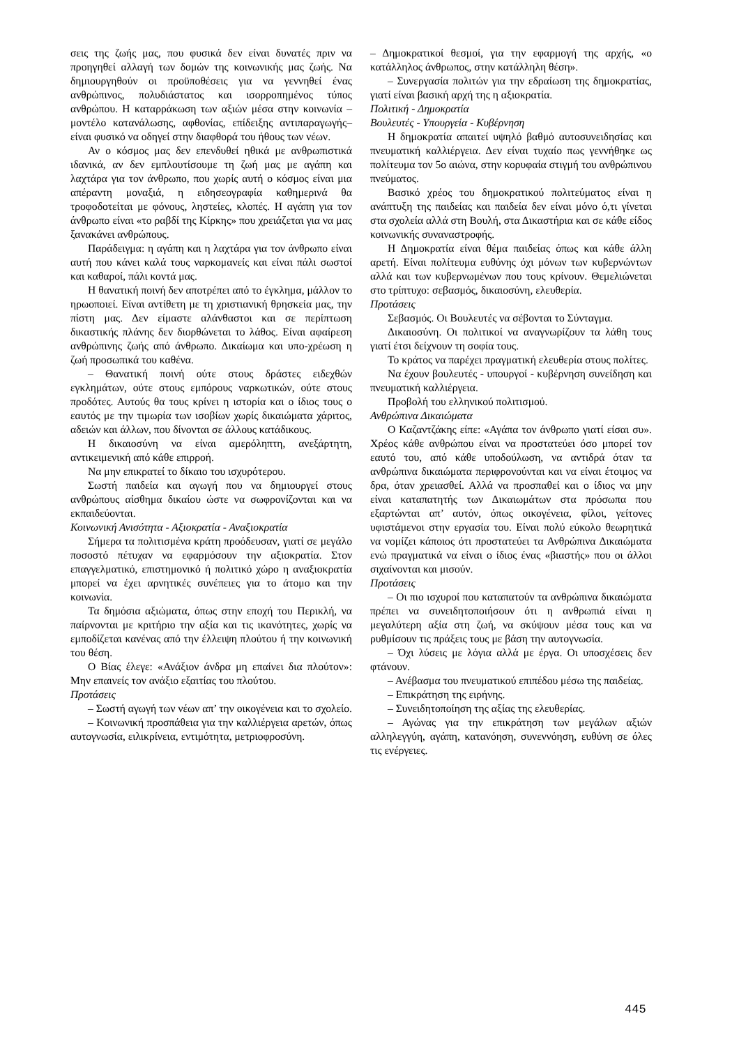σεις της ζωής μας, που φυσικά δεν είναι δυνατές πριν να προηγηθεί αλλαγή των δομών της κοινωνικής μας ζωής. Να δημιουργηθούν οι προϋποθέσεις για να γεννηθεί ένας ανθρώπινος, πολυδιάστατος και ισορροπημένος τύπος ανθρώπου. Η καταρράκωση των αξιών μέσα στην κοινωνία –μοντέλο κατανάλωσης, αφθονίας, επίδειξης αντιπαραγωγής– είναι φυσικό να οδηγεί στην διαφθορά του ήθους των νέων.
Αν ο κόσμος μας δεν επενδυθεί ηθικά με ανθρωπιστικά ιδανικά, αν δεν εμπλουτίσουμε τη ζωή μας με αγάπη και λαχτάρα για τον άνθρωπο, που χωρίς αυτή ο κόσμος είναι μια απέραντη μοναξιά, η ειδησεογραφία καθημερινά θα τροφοδοτείται με φόνους, ληστείες, κλοπές. Η αγάπη για τον άνθρωπο είναι «το ραβδί της Κίρκης» που χρειάζεται για να μας ξανακάνει ανθρώπους.
Παράδειγμα: η αγάπη και η λαχτάρα για τον άνθρωπο είναι αυτή που κάνει καλά τους ναρκομανείς και είναι πάλι σωστοί και καθαροί, πάλι κοντά μας.
Η θανατική ποινή δεν αποτρέπει από το έγκλημα, μάλλον το ηρωοποιεί. Είναι αντίθετη με τη χριστιανική θρησκεία μας, την πίστη μας. Δεν είμαστε αλάνθαστοι και σε περίπτωση δικαστικής πλάνης δεν διορθώνεται το λάθος. Είναι αφαίρεση ανθρώπινης ζωής από άνθρωπο. Δικαίωμα και υπο-χρέωση η ζωή προσωπικά του καθένα.
– Θανατική ποινή ούτε στους δράστες ειδεχθών εγκλημάτων, ούτε στους εμπόρους ναρκωτικών, ούτε στους προδότες. Αυτούς θα τους κρίνει η ιστορία και ο ίδιος τους ο εαυτός με την τιμωρία των ισοβίων χωρίς δικαιώματα χάριτος, αδειών και άλλων, που δίνονται σε άλλους κατάδικους.
Η δικαιοσύνη να είναι αμερόληπτη, ανεξάρτητη, αντικειμενική από κάθε επιρροή.
Να μην επικρατεί το δίκαιο του ισχυρότερου.
Σωστή παιδεία και αγωγή που να δημιουργεί στους ανθρώπους αίσθημα δικαίου ώστε να σωφρονίζονται και να εκπαιδεύονται.
Κοινωνική Ανισότητα - Αξιοκρατία - Αναξιοκρατία
Σήμερα τα πολιτισμένα κράτη προόδευσαν, γιατί σε μεγάλο ποσοστό πέτυχαν να εφαρμόσουν την αξιοκρατία. Στον επαγγελματικό, επιστημονικό ή πολιτικό χώρο η αναξιοκρατία μπορεί να έχει αρνητικές συνέπειες για το άτομο και την κοινωνία.
Τα δημόσια αξιώματα, όπως στην εποχή του Περικλή, να παίρνονται με κριτήριο την αξία και τις ικανότητες, χωρίς να εμποδίζεται κανένας από την έλλειψη πλούτου ή την κοινωνική του θέση.
Ο Βίας έλεγε: «Ανάξιον άνδρα μη επαίνει δια πλούτον»: Μην επαινείς τον ανάξιο εξαιτίας του πλούτου.
Προτάσεις
– Σωστή αγωγή των νέων απ’ την οικογένεια και το σχολείο.
– Κοινωνική προσπάθεια για την καλλιέργεια αρετών, όπως αυτογνωσία, ειλικρίνεια, εντιμότητα, μετριοφροσύνη.
– Δημοκρατικοί θεσμοί, για την εφαρμογή της αρχής, «ο κατάλληλος άνθρωπος, στην κατάλληλη θέση».
– Συνεργασία πολιτών για την εδραίωση της δημοκρατίας, γιατί είναι βασική αρχή της η αξιοκρατία.
Πολιτική - Δημοκρατία
Βουλευτές - Υπουργεία - Κυβέρνηση
Η δημοκρατία απαιτεί υψηλό βαθμό αυτοσυνειδησίας και πνευματική καλλιέργεια. Δεν είναι τυχαίο πως γεννήθηκε ως πολίτευμα τον 5ο αιώνα, στην κορυφαία στιγμή του ανθρώπινου πνεύματος.
Βασικό χρέος του δημοκρατικού πολιτεύματος είναι η ανάπτυξη της παιδείας και παιδεία δεν είναι μόνο ό,τι γίνεται στα σχολεία αλλά στη Βουλή, στα Δικαστήρια και σε κάθε είδος κοινωνικής συναναστροφής.
Η Δημοκρατία είναι θέμα παιδείας όπως και κάθε άλλη αρετή. Είναι πολίτευμα ευθύνης όχι μόνων των κυβερνώντων αλλά και των κυβερνωμένων που τους κρίνουν. Θεμελιώνεται στο τρίπτυχο: σεβασμός, δικαιοσύνη, ελευθερία.
Προτάσεις
Σεβασμός. Οι Βουλευτές να σέβονται το Σύνταγμα.
Δικαιοσύνη. Οι πολιτικοί να αναγνωρίζουν τα λάθη τους γιατί έτσι δείχνουν τη σοφία τους.
Το κράτος να παρέχει πραγματική ελευθερία στους πολίτες.
Να έχουν βουλευτές - υπουργοί - κυβέρνηση συνείδηση και πνευματική καλλιέργεια.
Προβολή του ελληνικού πολιτισμού.
Ανθρώπινα Δικαιώματα
Ο Καζαντζάκης είπε: «Αγάπα τον άνθρωπο γιατί είσαι συ». Χρέος κάθε ανθρώπου είναι να προστατεύει όσο μπορεί τον εαυτό του, από κάθε υποδούλωση, να αντιδρά όταν τα ανθρώπινα δικαιώματα περιφρονούνται και να είναι έτοιμος να δρα, όταν χρειασθεί. Αλλά να προσπαθεί και ο ίδιος να μην είναι καταπατητής των Δικαιωμάτων στα πρόσωπα που εξαρτώνται απ’ αυτόν, όπως οικογένεια, φίλοι, γείτονες υφιστάμενοι στην εργασία του. Είναι πολύ εύκολο θεωρητικά να νομίζει κάποιος ότι προστατεύει τα Ανθρώπινα Δικαιώματα ενώ πραγματικά να είναι ο ίδιος ένας «βιαστής» που οι άλλοι σιχαίνονται και μισούν.
Προτάσεις
– Οι πιο ισχυροί που καταπατούν τα ανθρώπινα δικαιώματα πρέπει να συνειδητοποιήσουν ότι η ανθρωπιά είναι η μεγαλύτερη αξία στη ζωή, να σκύψουν μέσα τους και να ρυθμίσουν τις πράξεις τους με βάση την αυτογνωσία.
– Όχι λύσεις με λόγια αλλά με έργα. Οι υποσχέσεις δεν φτάνουν.
– Ανέβασμα του πνευματικού επιπέδου μέσω της παιδείας.
– Επικράτηση της ειρήνης.
– Συνειδητοποίηση της αξίας της ελευθερίας.
– Αγώνας για την επικράτηση των μεγάλων αξιών αλληλεγγύη, αγάπη, κατανόηση, συνεννόηση, ευθύνη σε όλες τις ενέργειες.
445